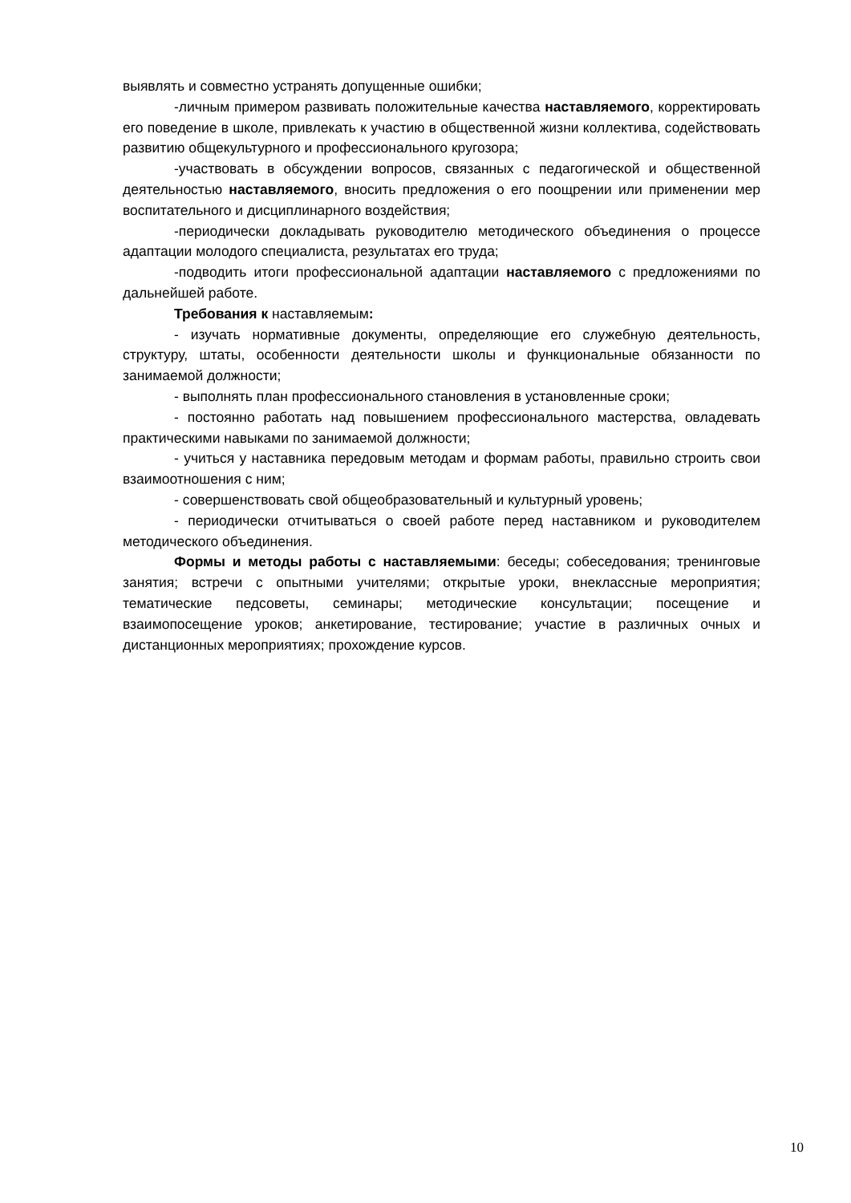выявлять и совместно устранять допущенные ошибки;
-личным примером развивать положительные качества наставляемого, корректировать его поведение в школе, привлекать к участию в общественной жизни коллектива, содействовать развитию общекультурного и профессионального кругозора;
-участвовать в обсуждении вопросов, связанных с педагогической и общественной деятельностью наставляемого, вносить предложения о его поощрении или применении мер воспитательного и дисциплинарного воздействия;
-периодически докладывать руководителю методического объединения о процессе адаптации молодого специалиста, результатах его труда;
-подводить итоги профессиональной адаптации наставляемого с предложениями по дальнейшей работе.
Требования к наставляемым:
- изучать нормативные документы, определяющие его служебную деятельность, структуру, штаты, особенности деятельности школы и функциональные обязанности по занимаемой должности;
- выполнять план профессионального становления в установленные сроки;
- постоянно работать над повышением профессионального мастерства, овладевать практическими навыками по занимаемой должности;
- учиться у наставника передовым методам и формам работы, правильно строить свои взаимоотношения с ним;
- совершенствовать свой общеобразовательный и культурный уровень;
- периодически отчитываться о своей работе перед наставником и руководителем методического объединения.
Формы и методы работы с наставляемыми: беседы; собеседования; тренинговые занятия; встречи с опытными учителями; открытые уроки, внеклассные мероприятия; тематические педсоветы, семинары; методические консультации; посещение и взаимопосещение уроков; анкетирование, тестирование; участие в различных очных и дистанционных мероприятиях; прохождение курсов.
10